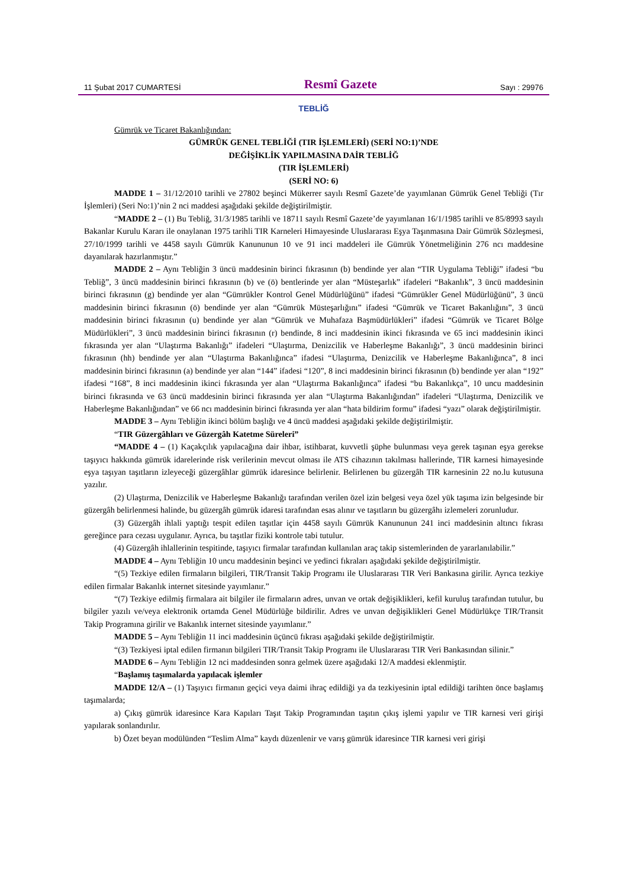11 Şubat 2017 CUMARTESİ Resmî Gazete Sayı : 29976
TEBLİĞ
Gümrük ve Ticaret Bakanlığından:
GÜMRÜK GENEL TEBLİĞİ (TIR İŞLEMLERİ) (SERİ NO:1)’NDE
DEĞİŞİKLİK YAPILMASINA DAİR TEBLİĞ
(TIR İŞLEMLERİ)
(SERİ NO: 6)
MADDE 1 – 31/12/2010 tarihli ve 27802 beşinci Mükerrer sayılı Resmî Gazete’de yayımlanan Gümrük Genel Tebliği (Tır İşlemleri) (Seri No:1)’nin 2 nci maddesi aşağıdaki şekilde değiştirilmiştir.
“MADDE 2 – (1) Bu Tebliğ, 31/3/1985 tarihli ve 18711 sayılı Resmî Gazete’de yayımlanan 16/1/1985 tarihli ve 85/8993 sayılı Bakanlar Kurulu Kararı ile onaylanan 1975 tarihli TIR Karneleri Himayesinde Uluslararası Eşya Taşınmasına Dair Gümrük Sözleşmesi, 27/10/1999 tarihli ve 4458 sayılı Gümrük Kanununun 10 ve 91 inci maddeleri ile Gümrük Yönetmeliğinin 276 ncı maddesine dayanılarak hazırlanmıştır.”
MADDE 2 – Aynı Tebliğin 3 üncü maddesinin birinci fıkrasının (b) bendinde yer alan “TIR Uygulama Tebliği” ifadesi “bu Tebliğ”, 3 üncü maddesinin birinci fıkrasının (b) ve (ö) bentlerinde yer alan “Müsteşarlık” ifadeleri “Bakanlık”, 3 üncü maddesinin birinci fıkrasının (g) bendinde yer alan “Gümrükler Kontrol Genel Müdürlüğünü” ifadesi “Gümrükler Genel Müdürlüğünü”, 3 üncü maddesinin birinci fıkrasının (ö) bendinde yer alan “Gümrük Müsteşarlığını” ifadesi “Gümrük ve Ticaret Bakanlığını”, 3 üncü maddesinin birinci fıkrasının (u) bendinde yer alan “Gümrük ve Muhafaza Başmüdürlükleri” ifadesi “Gümrük ve Ticaret Bölge Müdürlükleri”, 3 üncü maddesinin birinci fıkrasının (r) bendinde, 8 inci maddesinin ikinci fıkrasında ve 65 inci maddesinin ikinci fıkrasında yer alan “Ulaştırma Bakanlığı” ifadeleri “Ulaştırma, Denizcilik ve Haberleşme Bakanlığı”, 3 üncü maddesinin birinci fıkrasının (hh) bendinde yer alan “Ulaştırma Bakanlığınca” ifadesi “Ulaştırma, Denizcilik ve Haberleşme Bakanlığınca”, 8 inci maddesinin birinci fıkrasının (a) bendinde yer alan “144” ifadesi “120”, 8 inci maddesinin birinci fıkrasının (b) bendinde yer alan “192” ifadesi “168”, 8 inci maddesinin ikinci fıkrasında yer alan “Ulaştırma Bakanlığınca” ifadesi “bu Bakanlıkça”, 10 uncu maddesinin birinci fıkrasında ve 63 üncü maddesinin birinci fıkrasında yer alan “Ulaştırma Bakanlığından” ifadeleri “Ulaştırma, Denizcilik ve Haberleşme Bakanlığından” ve 66 ncı maddesinin birinci fıkrasında yer alan “hata bildirim formu” ifadesi “yazı” olarak değiştirilmiştir.
MADDE 3 – Aynı Tebliğin ikinci bölüm başlığı ve 4 üncü maddesi aşağıdaki şekilde değiştirilmiştir.
“TIR Güzergâhları ve Güzergâh Katetme Süreleri”
“MADDE 4 – (1) Kaçakçılık yapılacağına dair ihbar, istihbarat, kuvvetli şüphe bulunması veya gerek taşınan eşya gerekse taşıyıcı hakkında gümrük idarelerinde risk verilerinin mevcut olması ile ATS cihazının takılması hallerinde, TIR karnesi himayesinde eşya taşıyan taşıtların izleyeceği güzergâhlar gümrük idaresince belirlenir. Belirlenen bu güzergâh TIR karnesinin 22 no.lu kutusuna yazılır.
(2) Ulaştırma, Denizcilik ve Haberleşme Bakanlığı tarafından verilen özel izin belgesi veya özel yük taşıma izin belgesinde bir güzergâh belirlenmesi halinde, bu güzergâh gümrük idaresi tarafından esas alınır ve taşıtların bu güzergâhı izlemeleri zorunludur.
(3) Güzergâh ihlali yaptığı tespit edilen taşıtlar için 4458 sayılı Gümrük Kanununun 241 inci maddesinin altıncı fıkrası gereğince para cezası uygulanır. Ayrıca, bu taşıtlar fiziki kontrole tabi tutulur.
(4) Güzergâh ihlallerinin tespitinde, taşıyıcı firmalar tarafından kullanılan araç takip sistemlerinden de yararlanılabilir.”
MADDE 4 – Aynı Tebliğin 10 uncu maddesinin beşinci ve yedinci fıkraları aşağıdaki şekilde değiştirilmiştir.
“(5) Tezkiye edilen firmaların bilgileri, TIR/Transit Takip Programı ile Uluslararası TIR Veri Bankasına girilir. Ayrıca tezkiye edilen firmalar Bakanlık internet sitesinde yayımlanır.”
“(7) Tezkiye edilmiş firmalara ait bilgiler ile firmaların adres, unvan ve ortak değişiklikleri, kefil kuruluş tarafından tutulur, bu bilgiler yazılı ve/veya elektronik ortamda Genel Müdürlüğe bildirilir. Adres ve unvan değişiklikleri Genel Müdürlükçe TIR/Transit Takip Programına girilir ve Bakanlık internet sitesinde yayımlanır.”
MADDE 5 – Aynı Tebliğin 11 inci maddesinin üçüncü fıkrası aşağıdaki şekilde değiştirilmiştir.
“(3) Tezkiyesi iptal edilen firmanın bilgileri TIR/Transit Takip Programı ile Uluslararası TIR Veri Bankasından silinir.”
MADDE 6 – Aynı Tebliğin 12 nci maddesinden sonra gelmek üzere aşağıdaki 12/A maddesi eklenmiştir.
“Başlamış taşımalarda yapılacak işlemler
MADDE 12/A – (1) Taşıyıcı firmanın geçici veya daimi ihraç edildiği ya da tezkiyesinin iptal edildiği tarihten önce başlamış taşımalarda;
a) Çıkış gümrük idaresince Kara Kapıları Taşıt Takip Programından taşıtın çıkış işlemi yapılır ve TIR karnesi veri girişi yapılarak sonlandırılır.
b) Özet beyan modülünden “Teslim Alma” kaydı düzenlenir ve varış gümrük idaresince TIR karnesi veri girişi